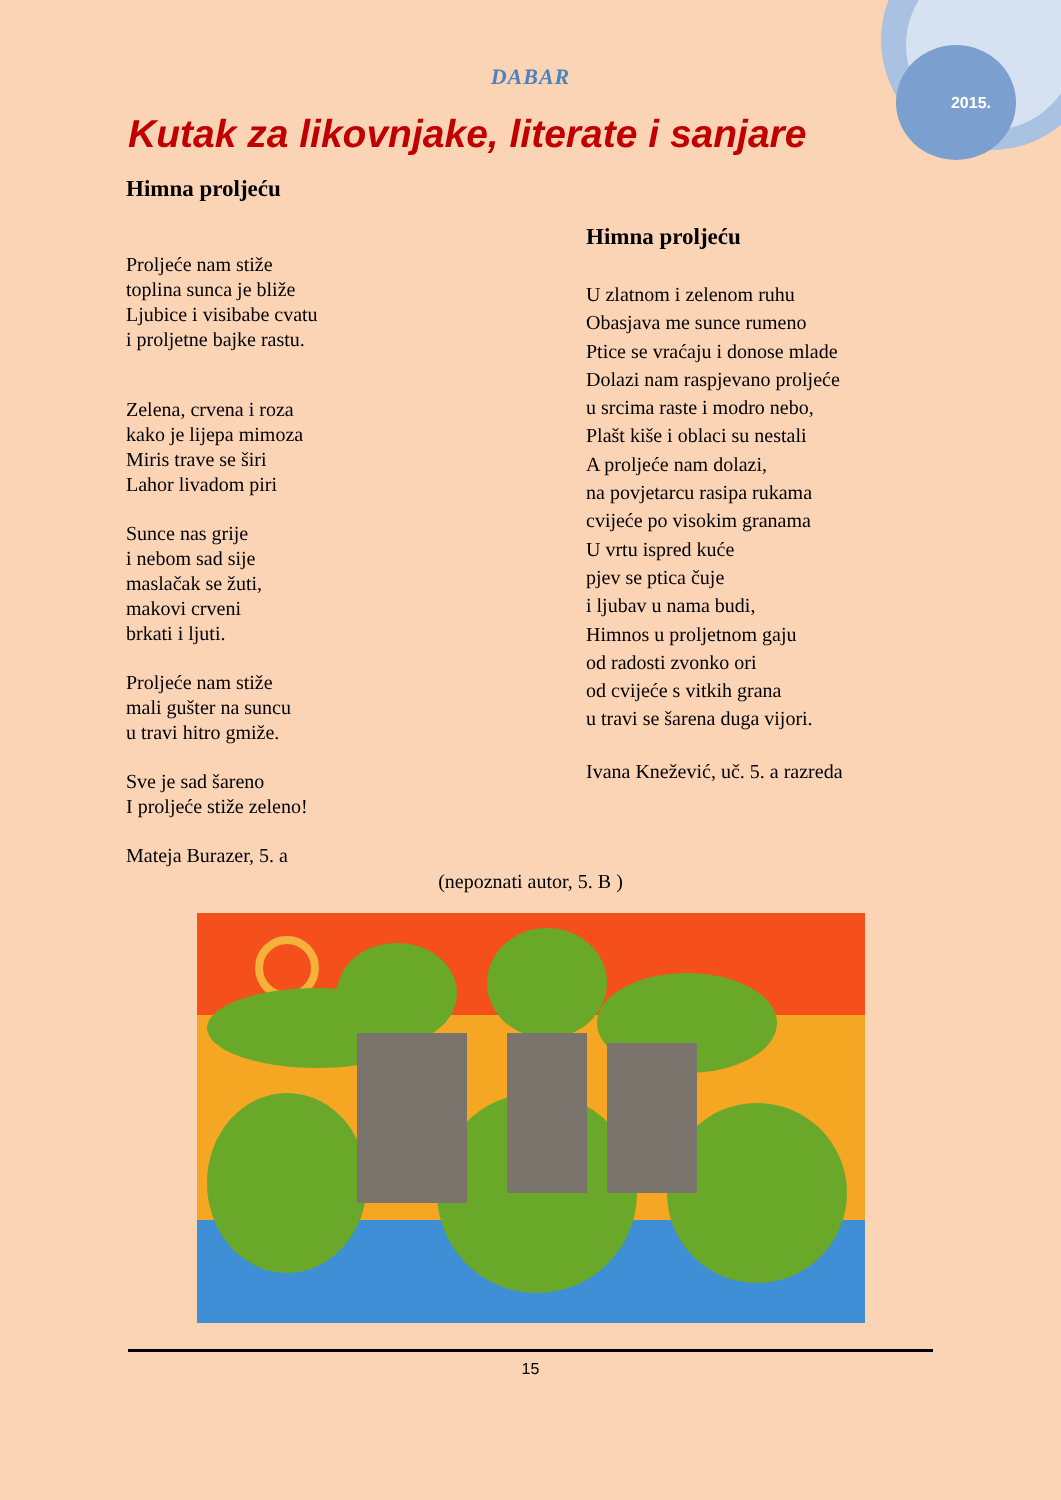2015.
DABAR
Kutak za likovnjake, literate i sanjare
Himna proljeću
Proljeće nam stiže
toplina sunca je bliže
Ljubice i visibabe cvatu
i proljetne bajke rastu.
Zelena, crvena i roza
kako je lijepa mimoza
Miris trave se širi
Lahor livadom piri
Sunce nas grije
i nebom sad sije
maslačak se žuti,
makovi crveni
brkati i ljuti.
Proljeće nam stiže
mali gušter na suncu
u travi hitro gmiže.
Sve je sad šareno
I proljeće stiže zeleno!
Mateja Burazer, 5. a
Himna proljeću
U zlatnom i zelenom ruhu
Obasjava me sunce rumeno
Ptice se vraćaju i donose mlade
Dolazi nam raspjevano proljeće
u srcima raste i modro nebo,
Plašt kiše i oblaci su nestali
A proljeće nam dolazi,
na povjetarcu rasipa rukama
cvijeće po visokim granama
U vrtu ispred kuće
pjev se ptica čuje
i ljubav u nama budi,
Himnos u proljetnom gaju
od radosti zvonko ori
od cvijeće s vitkih grana
u travi se šarena duga vijori.
Ivana Knežević, uč. 5. a razreda
(nepoznati autor, 5. B )
15